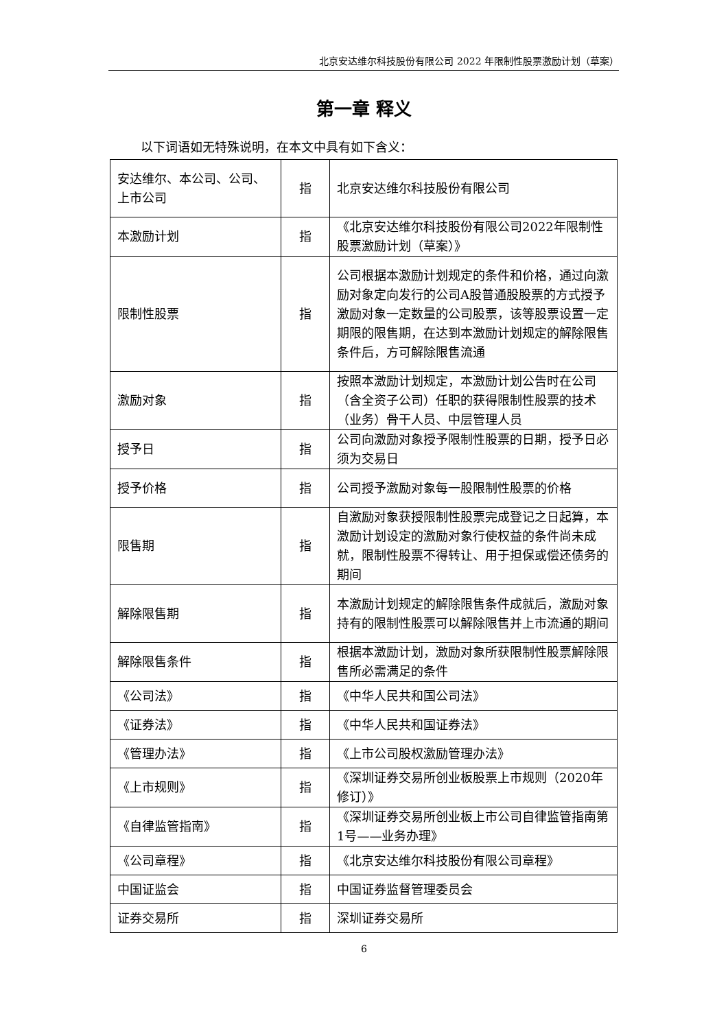北京安达维尔科技股份有限公司 2022 年限制性股票激励计划（草案）
第一章 释义
以下词语如无特殊说明，在本文中具有如下含义：
| 安达维尔、本公司、公司、上市公司 | 指 | 北京安达维尔科技股份有限公司 |
| 本激励计划 | 指 | 《北京安达维尔科技股份有限公司2022年限制性股票激励计划（草案）》 |
| 限制性股票 | 指 | 公司根据本激励计划规定的条件和价格，通过向激励对象定向发行的公司A股普通股股票的方式授予激励对象一定数量的公司股票，该等股票设置一定期限的限售期，在达到本激励计划规定的解除限售条件后，方可解除限售流通 |
| 激励对象 | 指 | 按照本激励计划规定，本激励计划公告时在公司（含全资子公司）任职的获得限制性股票的技术（业务）骨干人员、中层管理人员 |
| 授予日 | 指 | 公司向激励对象授予限制性股票的日期，授予日必须为交易日 |
| 授予价格 | 指 | 公司授予激励对象每一股限制性股票的价格 |
| 限售期 | 指 | 自激励对象获授限制性股票完成登记之日起算，本激励计划设定的激励对象行使权益的条件尚未成就，限制性股票不得转让、用于担保或偿还债务的期间 |
| 解除限售期 | 指 | 本激励计划规定的解除限售条件成就后，激励对象持有的限制性股票可以解除限售并上市流通的期间 |
| 解除限售条件 | 指 | 根据本激励计划，激励对象所获限制性股票解除限售所必需满足的条件 |
| 《公司法》 | 指 | 《中华人民共和国公司法》 |
| 《证券法》 | 指 | 《中华人民共和国证券法》 |
| 《管理办法》 | 指 | 《上市公司股权激励管理办法》 |
| 《上市规则》 | 指 | 《深圳证券交易所创业板股票上市规则（2020年修订）》 |
| 《自律监管指南》 | 指 | 《深圳证券交易所创业板上市公司自律监管指南第1号——业务办理》 |
| 《公司章程》 | 指 | 《北京安达维尔科技股份有限公司章程》 |
| 中国证监会 | 指 | 中国证券监督管理委员会 |
| 证券交易所 | 指 | 深圳证券交易所 |
6